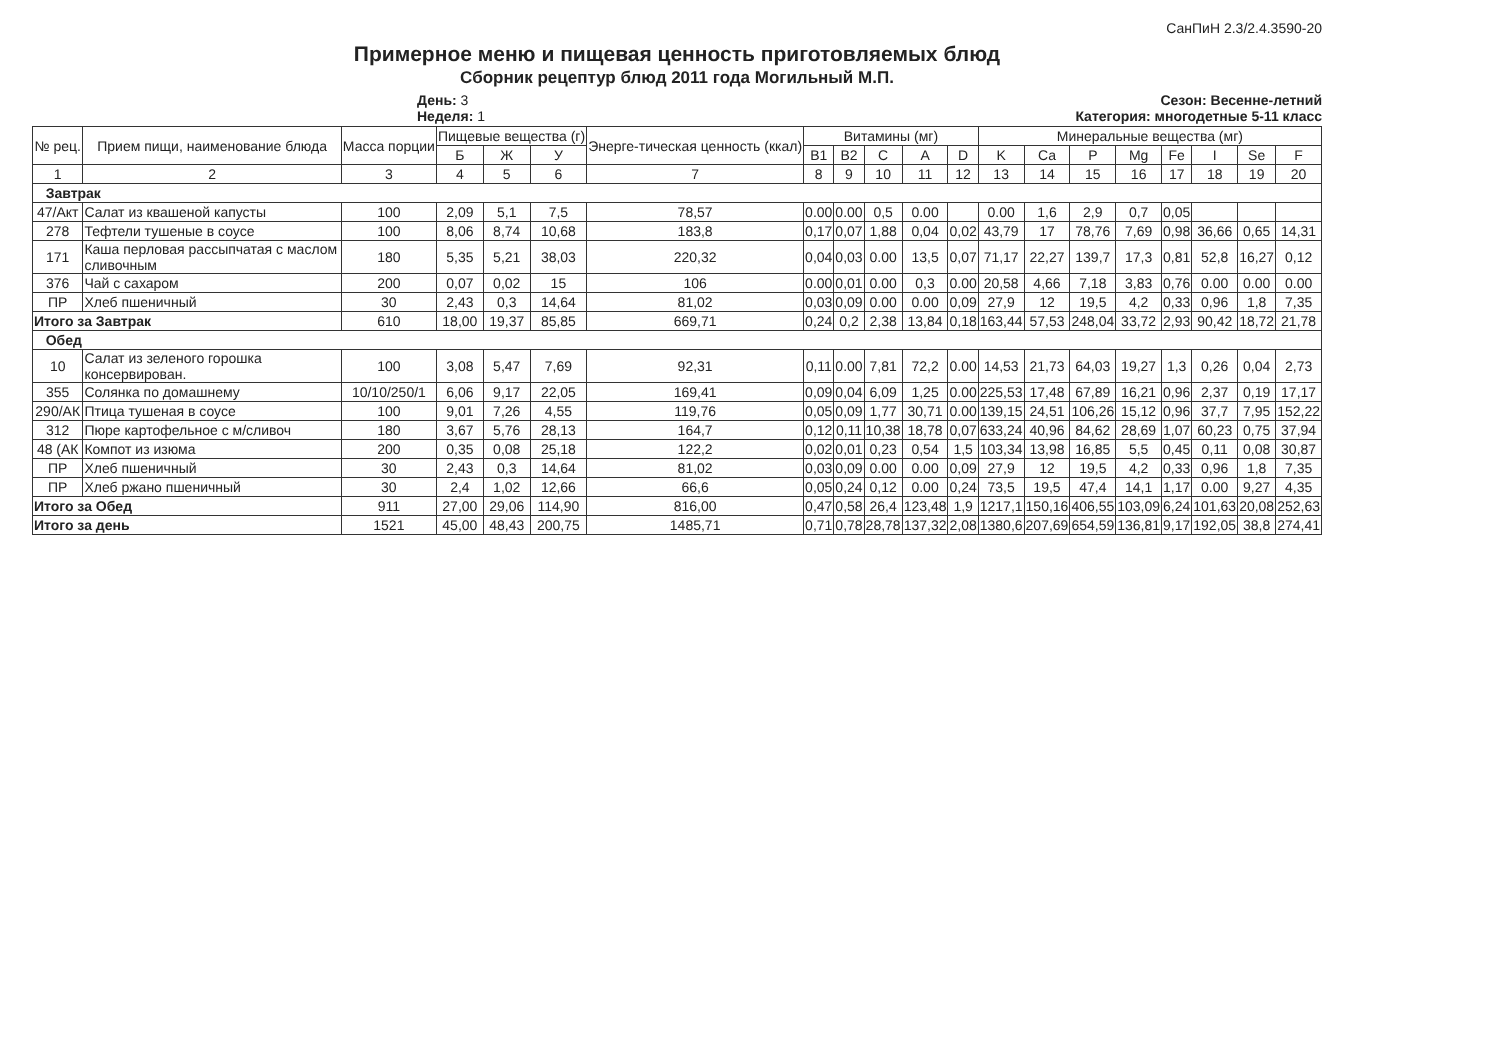СанПиН 2.3/2.4.3590-20
Примерное меню и пищевая ценность приготовляемых блюд
Сборник рецептур блюд 2011 года Могильный М.П.
День: 3
Неделя: 1
Сезон: Весенне-летний
Категория: многодетные 5-11 класс
| № рец. | Прием пищи, наименование блюда | Масса порции | Пищевые вещества (г) | | | Энерге-тическая ценность (ккал) | Витамины (мг) | | | | | Минеральные вещества (мг) | | | | | | | |
| --- | --- | --- | --- | --- | --- | --- | --- | --- | --- | --- | --- | --- | --- | --- | --- | --- | --- | --- | --- |
| | | | Б | Ж | У | | B1 | B2 | C | A | D | K | Ca | P | Mg | Fe | I | Se | F |
| 1 | 2 | 3 | 4 | 5 | 6 | 7 | 8 | 9 | 10 | 11 | 12 | 13 | 14 | 15 | 16 | 17 | 18 | 19 | 20 |
| Завтрак | | | | | | | | | | | | | | | | | | | |
| 47/Акт | Салат из квашеной капусты | 100 | 2,09 | 5,1 | 7,5 | 78,57 | 0.00 | 0.00 | 0,5 | 0.00 | | 0.00 | 1,6 | 2,9 | 0,7 | 0,05 | | | |
| 278 | Тефтели тушеные в соусе | 100 | 8,06 | 8,74 | 10,68 | 183,8 | 0,17 | 0,07 | 1,88 | 0,04 | 0,02 | 43,79 | 17 | 78,76 | 7,69 | 0,98 | 36,66 | 0,65 | 14,31 |
| 171 | Каша перловая рассыпчатая с маслом сливочным | 180 | 5,35 | 5,21 | 38,03 | 220,32 | 0,04 | 0,03 | 0.00 | 13,5 | 0,07 | 71,17 | 22,27 | 139,7 | 17,3 | 0,81 | 52,8 | 16,27 | 0,12 |
| 376 | Чай с сахаром | 200 | 0,07 | 0,02 | 15 | 106 | 0.00 | 0,01 | 0.00 | 0,3 | 0.00 | 20,58 | 4,66 | 7,18 | 3,83 | 0,76 | 0.00 | 0.00 | 0.00 |
| ПР | Хлеб пшеничный | 30 | 2,43 | 0,3 | 14,64 | 81,02 | 0,03 | 0,09 | 0.00 | 0.00 | 0,09 | 27,9 | 12 | 19,5 | 4,2 | 0,33 | 0,96 | 1,8 | 7,35 |
| Итого за Завтрак | | 610 | 18,00 | 19,37 | 85,85 | 669,71 | 0,24 | 0,2 | 2,38 | 13,84 | 0,18 | 163,44 | 57,53 | 248,04 | 33,72 | 2,93 | 90,42 | 18,72 | 21,78 |
| Обед | | | | | | | | | | | | | | | | | | | |
| 10 | Салат из зеленого горошка консервирован. | 100 | 3,08 | 5,47 | 7,69 | 92,31 | 0,11 | 0.00 | 7,81 | 72,2 | 0.00 | 14,53 | 21,73 | 64,03 | 19,27 | 1,3 | 0,26 | 0,04 | 2,73 |
| 355 | Солянка по домашнему | 10/10/250/1 | 6,06 | 9,17 | 22,05 | 169,41 | 0,09 | 0,04 | 6,09 | 1,25 | 0.00 | 225,53 | 17,48 | 67,89 | 16,21 | 0,96 | 2,37 | 0,19 | 17,17 |
| 290/АК | Птица тушеная в соусе | 100 | 9,01 | 7,26 | 4,55 | 119,76 | 0,05 | 0,09 | 1,77 | 30,71 | 0.00 | 139,15 | 24,51 | 106,26 | 15,12 | 0,96 | 37,7 | 7,95 | 152,22 |
| 312 | Пюре картофельное с м/сливоч | 180 | 3,67 | 5,76 | 28,13 | 164,7 | 0,12 | 0,11 | 10,38 | 18,78 | 0,07 | 633,24 | 40,96 | 84,62 | 28,69 | 1,07 | 60,23 | 0,75 | 37,94 |
| 48 (АК | Компот из изюма | 200 | 0,35 | 0,08 | 25,18 | 122,2 | 0,02 | 0,01 | 0,23 | 0,54 | 1,5 | 103,34 | 13,98 | 16,85 | 5,5 | 0,45 | 0,11 | 0,08 | 30,87 |
| ПР | Хлеб пшеничный | 30 | 2,43 | 0,3 | 14,64 | 81,02 | 0,03 | 0,09 | 0.00 | 0.00 | 0,09 | 27,9 | 12 | 19,5 | 4,2 | 0,33 | 0,96 | 1,8 | 7,35 |
| ПР | Хлеб ржано пшеничный | 30 | 2,4 | 1,02 | 12,66 | 66,6 | 0,05 | 0,24 | 0,12 | 0.00 | 0,24 | 73,5 | 19,5 | 47,4 | 14,1 | 1,17 | 0.00 | 9,27 | 4,35 |
| Итого за Обед | | 911 | 27,00 | 29,06 | 114,90 | 816,00 | 0,47 | 0,58 | 26,4 | 123,48 | 1,9 | 1217,1 | 150,16 | 406,55 | 103,09 | 6,24 | 101,63 | 20,08 | 252,63 |
| Итого за день | | 1521 | 45,00 | 48,43 | 200,75 | 1485,71 | 0,71 | 0,78 | 28,78 | 137,32 | 2,08 | 1380,6 | 207,69 | 654,59 | 136,81 | 9,17 | 192,05 | 38,8 | 274,41 |